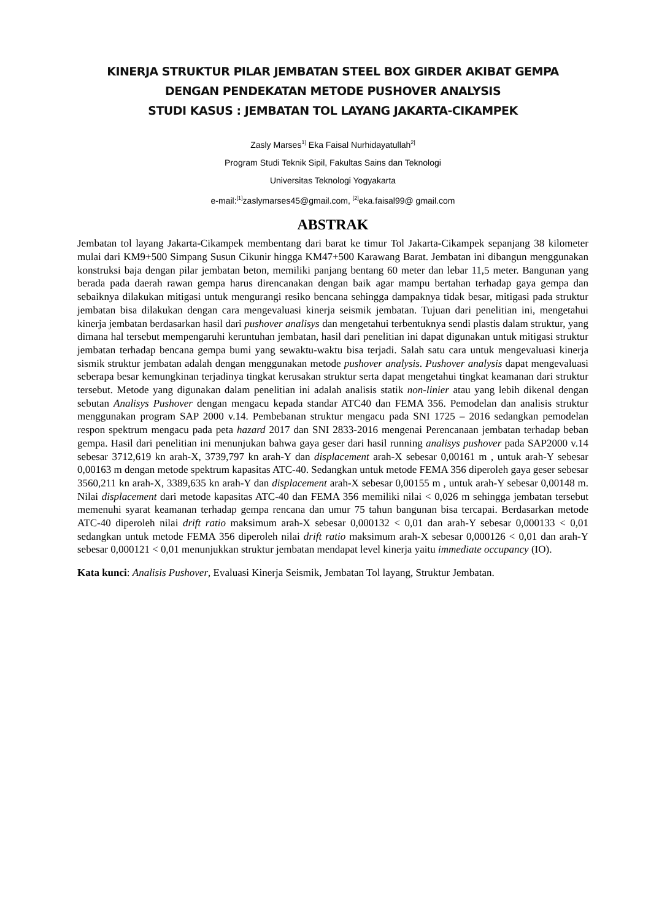KINERJA STRUKTUR PILAR JEMBATAN STEEL BOX GIRDER AKIBAT GEMPA
DENGAN PENDEKATAN METODE PUSHOVER ANALYSIS
STUDI KASUS : JEMBATAN TOL LAYANG JAKARTA-CIKAMPEK
Zasly Marses<sup>1]</sup> Eka Faisal Nurhidayatullah<sup>2]</sup>
Program Studi Teknik Sipil, Fakultas Sains dan Teknologi
Universitas Teknologi Yogyakarta
e-mail:<sup>[1]</sup>zaslymarses45@gmail.com, <sup>[2]</sup>eka.faisal99@ gmail.com
ABSTRAK
Jembatan tol layang Jakarta-Cikampek membentang dari barat ke timur Tol Jakarta-Cikampek sepanjang 38 kilometer mulai dari KM9+500 Simpang Susun Cikunir hingga KM47+500 Karawang Barat. Jembatan ini dibangun menggunakan konstruksi baja dengan pilar jembatan beton, memiliki panjang bentang 60 meter dan lebar 11,5 meter. Bangunan yang berada pada daerah rawan gempa harus direncanakan dengan baik agar mampu bertahan terhadap gaya gempa dan sebaiknya dilakukan mitigasi untuk mengurangi resiko bencana sehingga dampaknya tidak besar, mitigasi pada struktur jembatan bisa dilakukan dengan cara mengevaluasi kinerja seismik jembatan. Tujuan dari penelitian ini, mengetahui kinerja jembatan berdasarkan hasil dari pushover analisys dan mengetahui terbentuknya sendi plastis dalam struktur, yang dimana hal tersebut mempengaruhi keruntuhan jembatan, hasil dari penelitian ini dapat digunakan untuk mitigasi struktur jembatan terhadap bencana gempa bumi yang sewaktu-waktu bisa terjadi. Salah satu cara untuk mengevaluasi kinerja sismik struktur jembatan adalah dengan menggunakan metode pushover analysis. Pushover analysis dapat mengevaluasi seberapa besar kemungkinan terjadinya tingkat kerusakan struktur serta dapat mengetahui tingkat keamanan dari struktur tersebut. Metode yang digunakan dalam penelitian ini adalah analisis statik non-linier atau yang lebih dikenal dengan sebutan Analisys Pushover dengan mengacu kepada standar ATC40 dan FEMA 356. Pemodelan dan analisis struktur menggunakan program SAP 2000 v.14. Pembebanan struktur mengacu pada SNI 1725 – 2016 sedangkan pemodelan respon spektrum mengacu pada peta hazard 2017 dan SNI 2833-2016 mengenai Perencanaan jembatan terhadap beban gempa. Hasil dari penelitian ini menunjukan bahwa gaya geser dari hasil running analisys pushover pada SAP2000 v.14 sebesar 3712,619 kn arah-X, 3739,797 kn arah-Y dan displacement arah-X sebesar 0,00161 m , untuk arah-Y sebesar 0,00163 m dengan metode spektrum kapasitas ATC-40. Sedangkan untuk metode FEMA 356 diperoleh gaya geser sebesar 3560,211 kn arah-X, 3389,635 kn arah-Y dan displacement arah-X sebesar 0,00155 m , untuk arah-Y sebesar 0,00148 m. Nilai displacement dari metode kapasitas ATC-40 dan FEMA 356 memiliki nilai < 0,026 m sehingga jembatan tersebut memenuhi syarat keamanan terhadap gempa rencana dan umur 75 tahun bangunan bisa tercapai. Berdasarkan metode ATC-40 diperoleh nilai drift ratio maksimum arah-X sebesar 0,000132 < 0,01 dan arah-Y sebesar 0,000133 < 0,01 sedangkan untuk metode FEMA 356 diperoleh nilai drift ratio maksimum arah-X sebesar 0,000126 < 0,01 dan arah-Y sebesar 0,000121 < 0,01 menunjukkan struktur jembatan mendapat level kinerja yaitu immediate occupancy (IO).
Kata kunci: Analisis Pushover, Evaluasi Kinerja Seismik, Jembatan Tol layang, Struktur Jembatan.